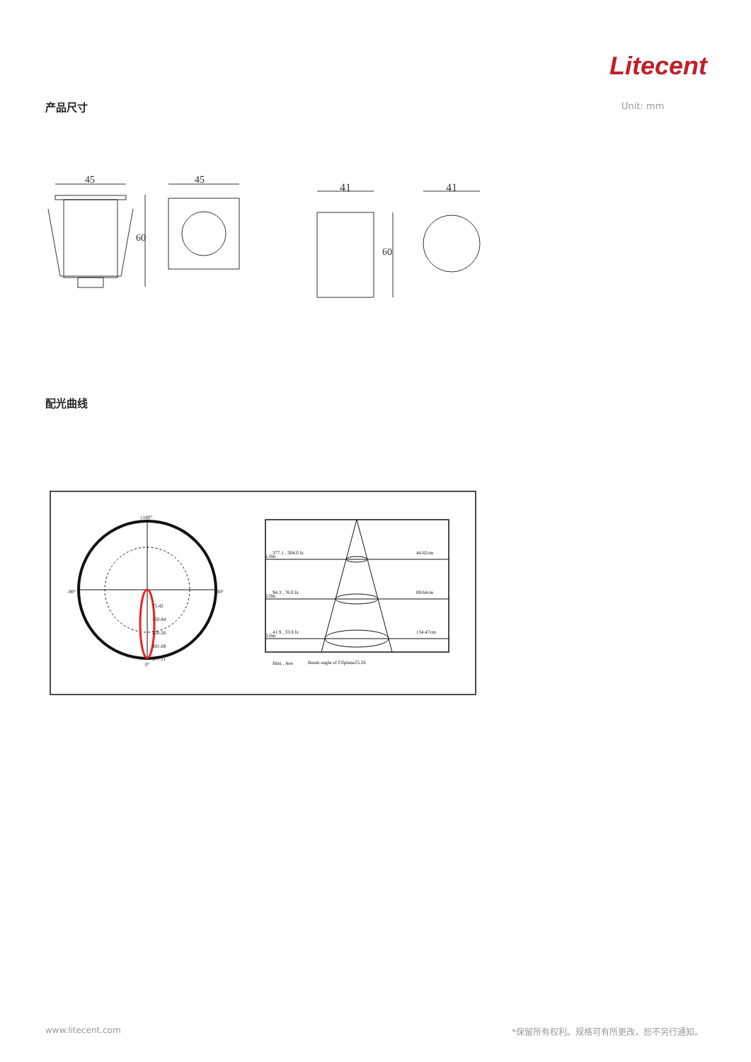Litecent
产品尺寸 Unit: mm
45
60
45
41
60
41
配光曲线
±180°
-90°
90°
0°
75.42
150.84
226.26
301.69
377.11
1.0m
2.0m
3.0m
377.1 , 304.0 lx
94.3 , 76.0 lx
41.9 , 33.8 lx
44.82cm
89.64cm
134.47cm
Max , Ave
Beam angle of C0plane25.26
www.litecent.com
*保留所有权利。规格可有所更改，恕不另行通知。